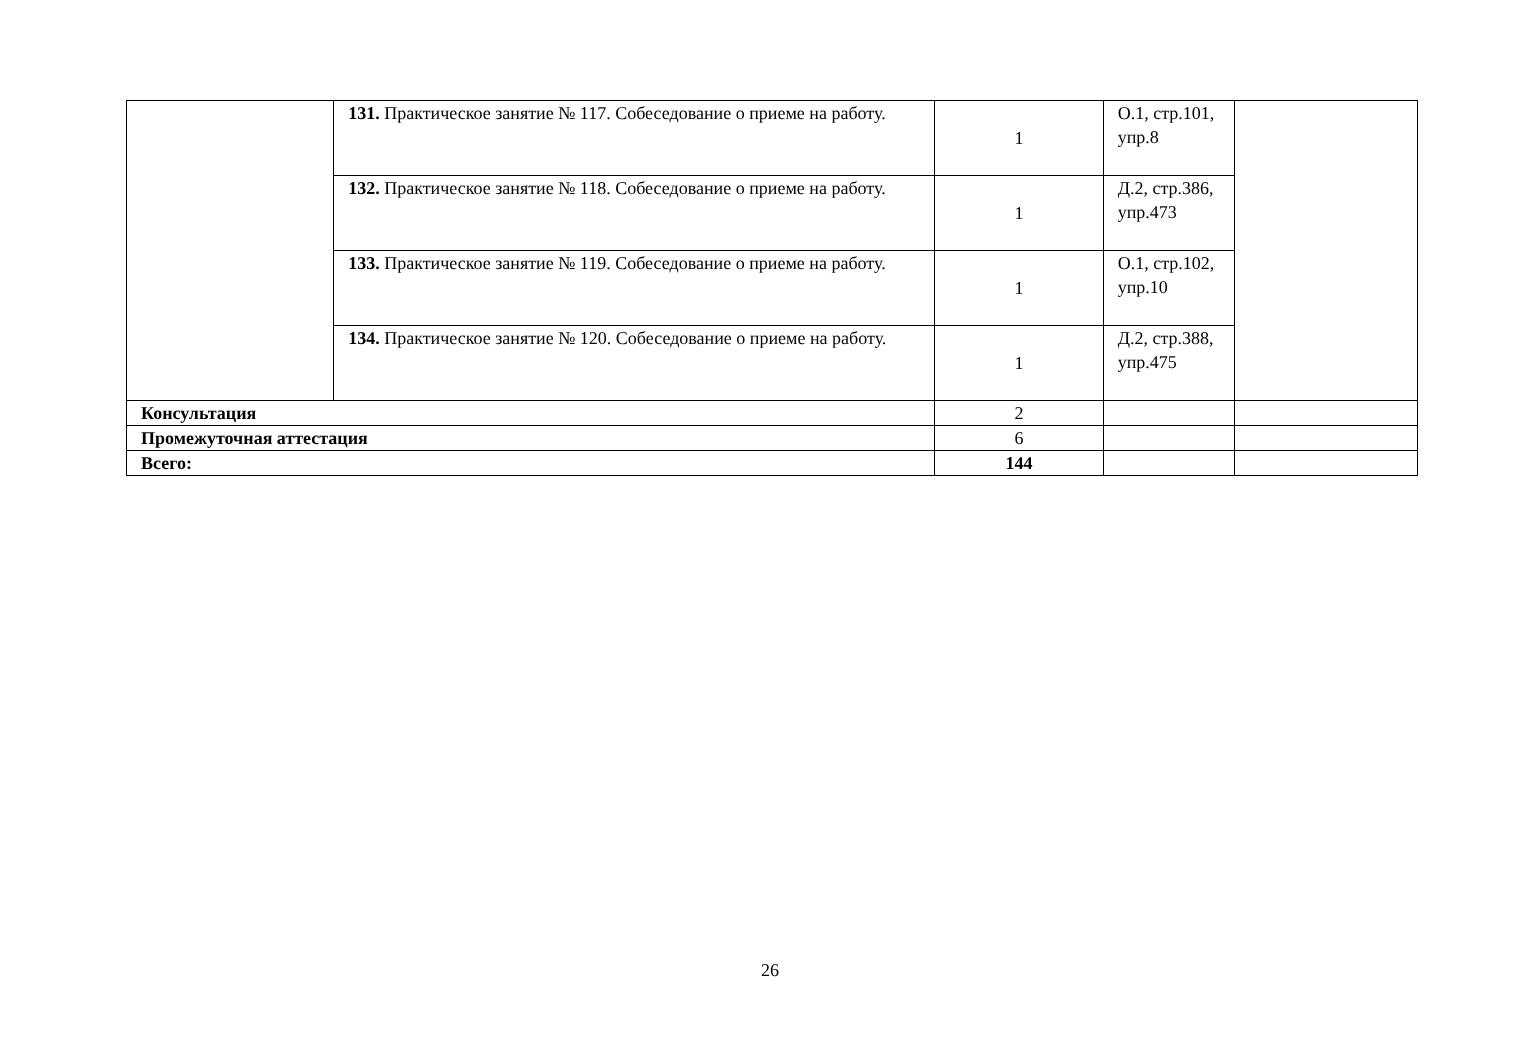| | 131. Практическое занятие № 117. Собеседование о приеме на работу. | 1 | О.1, стр.101, упр.8 | |
| | 132. Практическое занятие № 118. Собеседование о приеме на работу. | 1 | Д.2, стр.386, упр.473 | |
| | 133. Практическое занятие № 119. Собеседование о приеме на работу. | 1 | О.1, стр.102, упр.10 | |
| | 134. Практическое занятие № 120. Собеседование о приеме на работу. | 1 | Д.2, стр.388, упр.475 | |
| Консультация | | 2 | | |
| Промежуточная аттестация | | 6 | | |
| Всего: | | 144 | | |
26